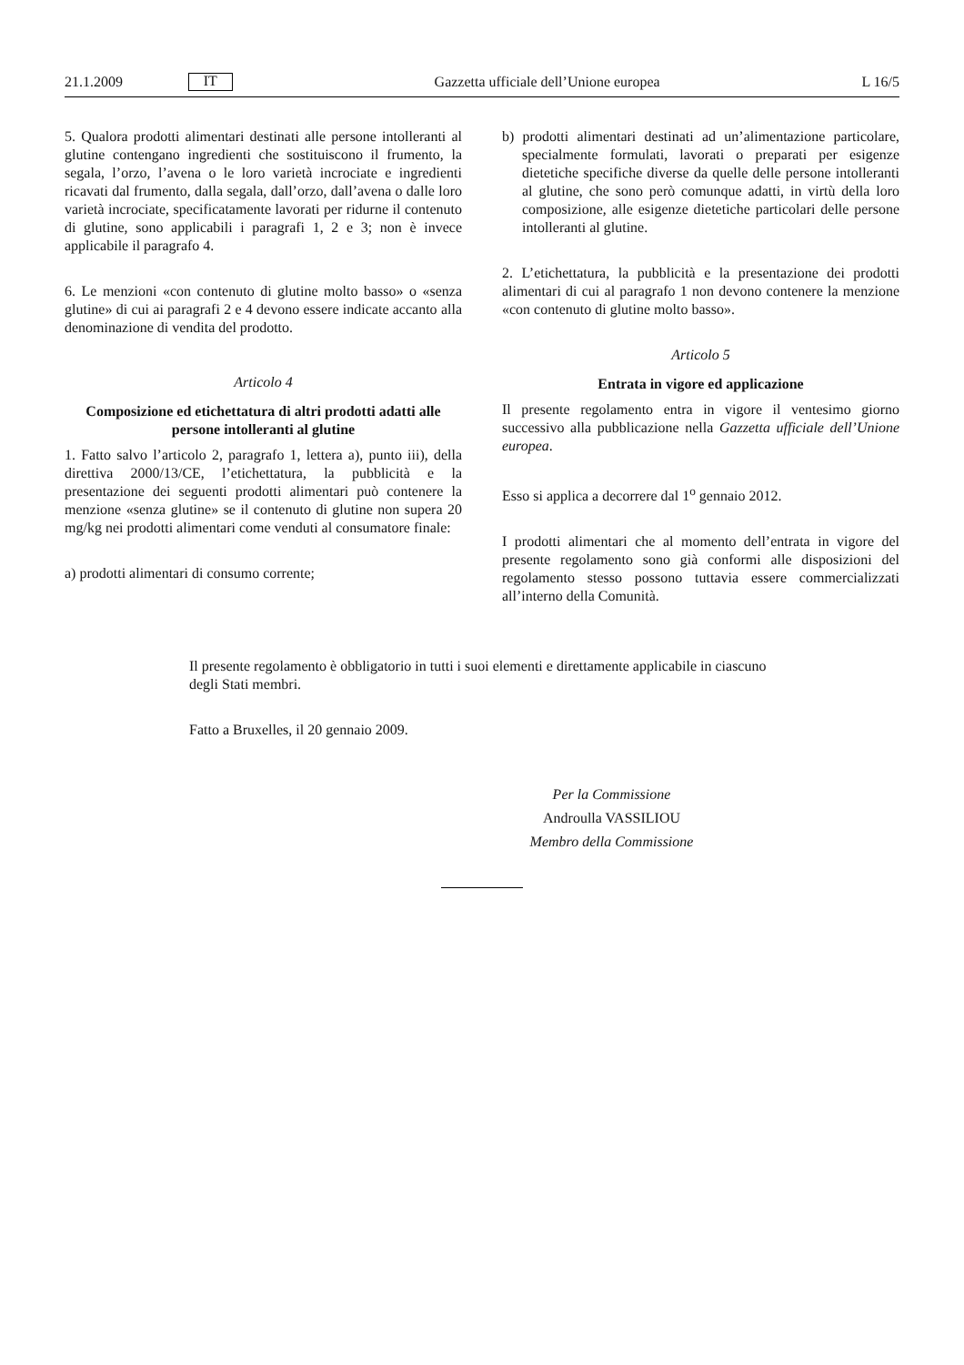21.1.2009 IT Gazzetta ufficiale dell’Unione europea L 16/5
5. Qualora prodotti alimentari destinati alle persone intolleranti al glutine contengano ingredienti che sostituiscono il frumento, la segala, l’orzo, l’avena o le loro varietà incrociate e ingredienti ricavati dal frumento, dalla segala, dall’orzo, dall’avena o dalle loro varietà incrociate, specificatamente lavorati per ridurne il contenuto di glutine, sono applicabili i paragrafi 1, 2 e 3; non è invece applicabile il paragrafo 4.
6. Le menzioni «con contenuto di glutine molto basso» o «senza glutine» di cui ai paragrafi 2 e 4 devono essere indicate accanto alla denominazione di vendita del prodotto.
Articolo 4
Composizione ed etichettatura di altri prodotti adatti alle persone intolleranti al glutine
1. Fatto salvo l’articolo 2, paragrafo 1, lettera a), punto iii), della direttiva 2000/13/CE, l’etichettatura, la pubblicità e la presentazione dei seguenti prodotti alimentari può contenere la menzione «senza glutine» se il contenuto di glutine non supera 20 mg/kg nei prodotti alimentari come venduti al consumatore finale:
a) prodotti alimentari di consumo corrente;
b) prodotti alimentari destinati ad un’alimentazione particolare, specialmente formulati, lavorati o preparati per esigenze dietetiche specifiche diverse da quelle delle persone intolleranti al glutine, che sono però comunque adatti, in virtù della loro composizione, alle esigenze dietetiche particolari delle persone intolleranti al glutine.
2. L’etichettatura, la pubblicità e la presentazione dei prodotti alimentari di cui al paragrafo 1 non devono contenere la menzione «con contenuto di glutine molto basso».
Articolo 5
Entrata in vigore ed applicazione
Il presente regolamento entra in vigore il ventesimo giorno successivo alla pubblicazione nella Gazzetta ufficiale dell’Unione europea.
Esso si applica a decorrere dal 1<sup>o</sup> gennaio 2012.
I prodotti alimentari che al momento dell’entrata in vigore del presente regolamento sono già conformi alle disposizioni del regolamento stesso possono tuttavia essere commercializzati all’interno della Comunità.
Il presente regolamento è obbligatorio in tutti i suoi elementi e direttamente applicabile in ciascuno degli Stati membri.
Fatto a Bruxelles, il 20 gennaio 2009.
Per la Commissione
Androulla VASSILIOU
Membro della Commissione